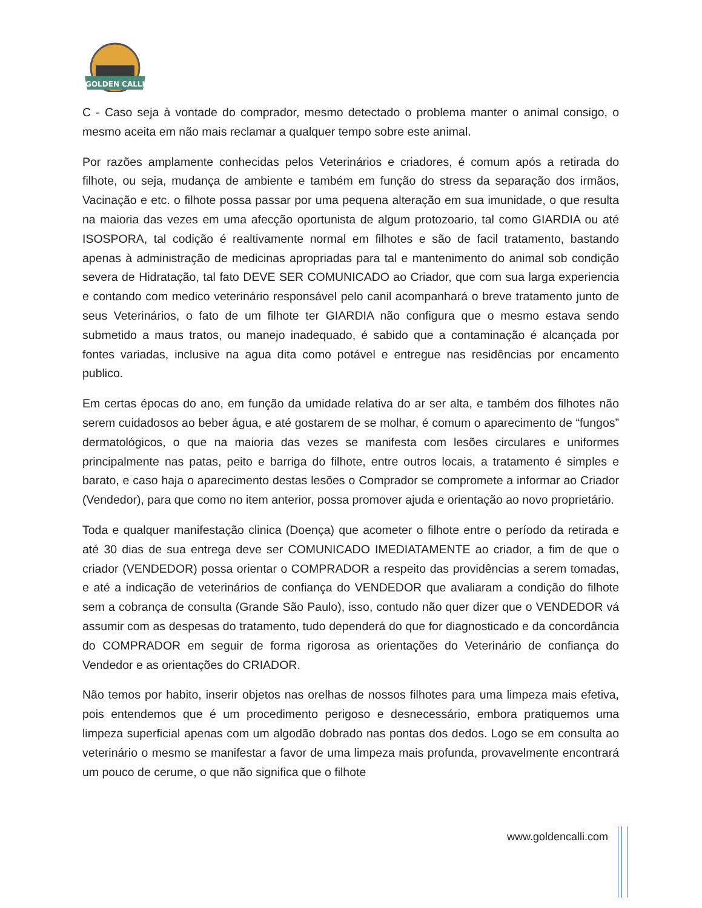GOLDEN CALLI
C - Caso seja à vontade do comprador, mesmo detectado o problema manter o animal consigo, o mesmo aceita em não mais reclamar a qualquer tempo sobre este animal.
Por razões amplamente conhecidas pelos Veterinários e criadores, é comum após a retirada do filhote, ou seja, mudança de ambiente e também em função do stress da separação dos irmãos, Vacinação e etc. o filhote possa passar por uma pequena alteração em sua imunidade, o que resulta na maioria das vezes em uma afecção oportunista de algum protozoario, tal como GIARDIA ou até ISOSPORA, tal codição é realtivamente normal em filhotes e são de facil tratamento, bastando apenas à administração de medicinas apropriadas para tal e mantenimento do animal sob condição severa de Hidratação, tal fato DEVE SER COMUNICADO ao Criador, que com sua larga experiencia e contando com medico veterinário responsável pelo canil acompanhará o breve tratamento junto de seus Veterinários, o fato de um filhote ter GIARDIA não configura que o mesmo estava sendo submetido a maus tratos, ou manejo inadequado, é sabido que a contaminação é alcançada por fontes variadas, inclusive na agua dita como potável e entregue nas residências por encamento publico.
Em certas épocas do ano, em função da umidade relativa do ar ser alta, e também dos filhotes não serem cuidadosos ao beber água, e até gostarem de se molhar, é comum o aparecimento de “fungos” dermatológicos, o que na maioria das vezes se manifesta com lesões circulares e uniformes principalmente nas patas, peito e barriga do filhote, entre outros locais, a tratamento é simples e barato, e caso haja o aparecimento destas lesões o Comprador se compromete a informar ao Criador (Vendedor), para que como no item anterior, possa promover ajuda e orientação ao novo proprietário.
Toda e qualquer manifestação clinica (Doença) que acometer o filhote entre o período da retirada e até 30 dias de sua entrega deve ser COMUNICADO IMEDIATAMENTE ao criador, a fim de que o criador (VENDEDOR) possa orientar o COMPRADOR a respeito das providências a serem tomadas, e até a indicação de veterinários de confiança do VENDEDOR que avaliaram a condição do filhote sem a cobrança de consulta (Grande São Paulo), isso, contudo não quer dizer que o VENDEDOR vá assumir com as despesas do tratamento, tudo dependerá do que for diagnosticado e da concordância do COMPRADOR em seguir de forma rigorosa as orientações do Veterinário de confiança do Vendedor e as orientações do CRIADOR.
Não temos por habito, inserir objetos nas orelhas de nossos filhotes para uma limpeza mais efetiva, pois entendemos que é um procedimento perigoso e desnecessário, embora pratiquemos uma limpeza superficial apenas com um algodão dobrado nas pontas dos dedos. Logo se em consulta ao veterinário o mesmo se manifestar a favor de uma limpeza mais profunda, provavelmente encontrará um pouco de cerume, o que não significa que o filhote
www.goldencalli.com